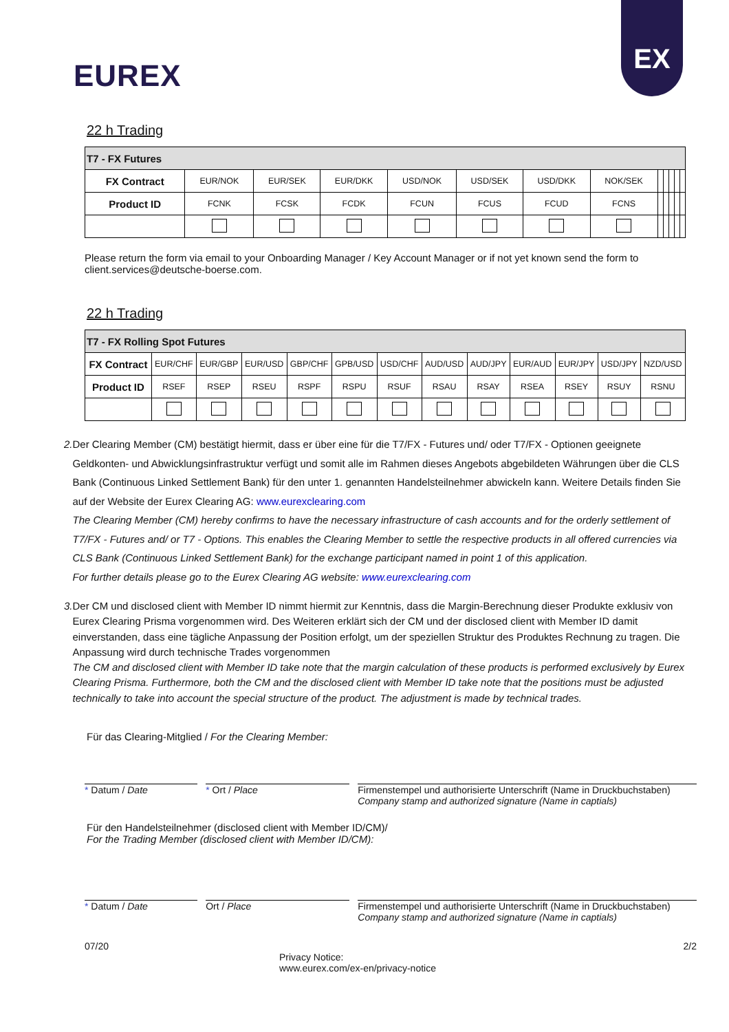EUREX
EX
22 h Trading
| T7 - FX Futures | | | | | | | | | | | | |
| FX Contract | EUR/NOK | EUR/SEK | EUR/DKK | USD/NOK | USD/SEK | USD/DKK | NOK/SEK | | | | | |
| Product ID | FCNK | FCSK | FCDK | FCUN | FCUS | FCUD | FCNS | | | | | |
Please return the form via email to your Onboarding Manager / Key Account Manager or if not yet known send the form to client.services@deutsche-boerse.com.
22 h Trading
| T7 - FX Rolling Spot Futures | | | | | | | | | | | | |
| FX Contract | EUR/CHF | EUR/GBP | EUR/USD | GBP/CHF | GPB/USD | USD/CHF | AUD/USD | AUD/JPY | EUR/AUD | EUR/JPY | USD/JPY | NZD/USD |
| Product ID | RSEF | RSEP | RSEU | RSPF | RSPU | RSUF | RSAU | RSAY | RSEA | RSEY | RSUY | RSNU |
2. Der Clearing Member (CM) bestätigt hiermit, dass er über eine für die T7/FX - Futures und/ oder T7/FX - Optionen geeignete Geldkonten- und Abwicklungsinfrastruktur verfügt und somit alle im Rahmen dieses Angebots abgebildeten Währungen über die CLS Bank (Continuous Linked Settlement Bank) für den unter 1. genannten Handelsteilnehmer abwickeln kann. Weitere Details finden Sie auf der Website der Eurex Clearing AG: www.eurexclearing.com
The Clearing Member (CM) hereby confirms to have the necessary infrastructure of cash accounts and for the orderly settlement of T7/FX - Futures and/ or T7 - Options. This enables the Clearing Member to settle the respective products in all offered currencies via CLS Bank (Continuous Linked Settlement Bank) for the exchange participant named in point 1 of this application.
For further details please go to the Eurex Clearing AG website: www.eurexclearing.com
3. Der CM und disclosed client with Member ID nimmt hiermit zur Kenntnis, dass die Margin-Berechnung dieser Produkte exklusiv von Eurex Clearing Prisma vorgenommen wird. Des Weiteren erklärt sich der CM und der disclosed client with Member ID damit einverstanden, dass eine tägliche Anpassung der Position erfolgt, um der speziellen Struktur des Produktes Rechnung zu tragen. Die Anpassung wird durch technische Trades vorgenommen
The CM and disclosed client with Member ID take note that the margin calculation of these products is performed exclusively by Eurex Clearing Prisma. Furthermore, both the CM and the disclosed client with Member ID take note that the positions must be adjusted technically to take into account the special structure of the product. The adjustment is made by technical trades.
Für das Clearing-Mitglied / For the Clearing Member:
* Datum / Date * Ort / Place Firmenstempel und authorisierte Unterschrift (Name in Druckbuchstaben)
Company stamp and authorized signature (Name in captials)
Für den Handelsteilnehmer (disclosed client with Member ID/CM)/
For the Trading Member (disclosed client with Member ID/CM):
* Datum / Date Ort / Place Firmenstempel und authorisierte Unterschrift (Name in Druckbuchstaben)
Company stamp and authorized signature (Name in captials)
07/20 2/2
Privacy Notice:
www.eurex.com/ex-en/privacy-notice